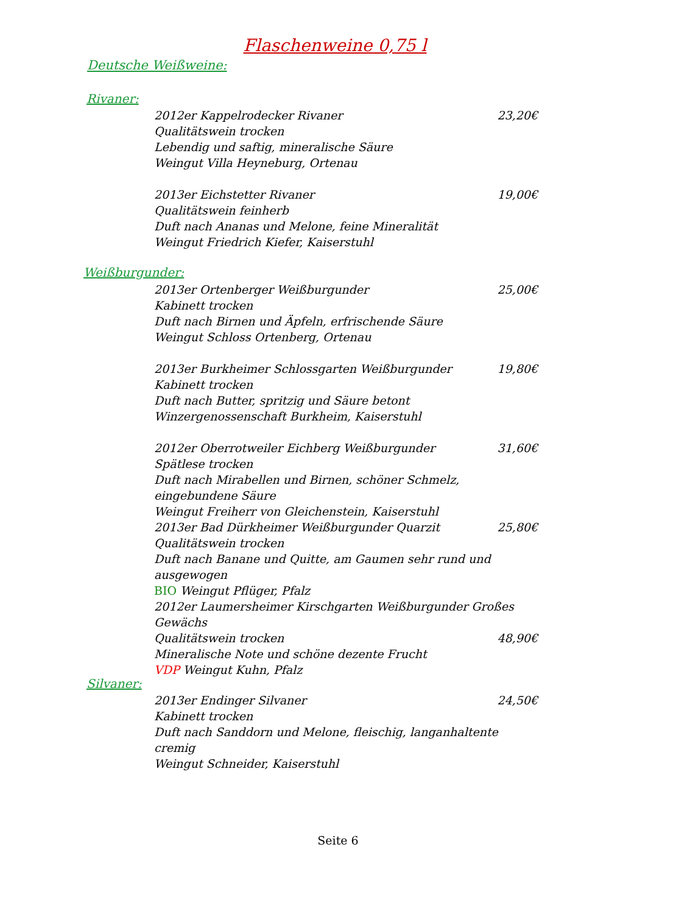Flaschenweine 0,75 l
Deutsche Weißweine:
Rivaner:
2012er Kappelrodecker Rivaner 23,20€
Qualitätswein trocken
Lebendig und saftig, mineralische Säure
Weingut Villa Heyneburg, Ortenau
2013er Eichstetter Rivaner 19,00€
Qualitätswein feinherb
Duft nach Ananas und Melone, feine Mineralität
Weingut Friedrich Kiefer, Kaiserstuhl
Weißburgunder:
2013er Ortenberger Weißburgunder 25,00€
Kabinett trocken
Duft nach Birnen und Äpfeln, erfrischende Säure
Weingut Schloss Ortenberg, Ortenau
2013er Burkheimer Schlossgarten Weißburgunder 19,80€
Kabinett trocken
Duft nach Butter, spritzig und Säure betont
Winzergenossenschaft Burkheim, Kaiserstuhl
2012er Oberrotweiler Eichberg Weißburgunder 31,60€
Spätlese trocken
Duft nach Mirabellen und Birnen, schöner Schmelz, eingebundene Säure
Weingut Freiherr von Gleichenstein, Kaiserstuhl
2013er Bad Dürkheimer Weißburgunder Quarzit 25,80€
Qualitätswein trocken
Duft nach Banane und Quitte, am Gaumen sehr rund und ausgewogen
BIO Weingut Pflüger, Pfalz
2012er Laumersheimer Kirschgarten Weißburgunder Großes Gewächs
Qualitätswein trocken 48,90€
Mineralische Note und schöne dezente Frucht
VDP Weingut Kuhn, Pfalz
Silvaner:
2013er Endinger Silvaner 24,50€
Kabinett trocken
Duft nach Sanddorn und Melone, fleischig, langanhaltente cremig
Weingut Schneider, Kaiserstuhl
Seite 6